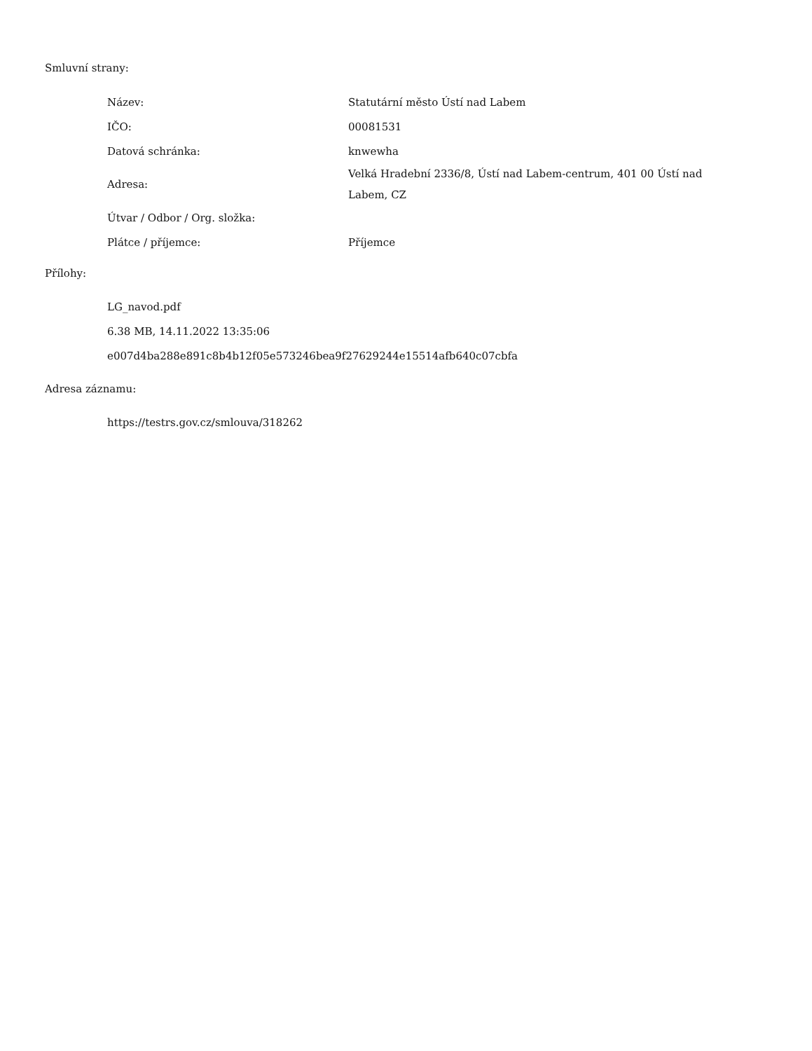Smluvní strany:
| Název: | Statutární město Ústí nad Labem |
| IČO: | 00081531 |
| Datová schránka: | knwewha |
| Adresa: | Velká Hradební 2336/8, Ústí nad Labem-centrum, 401 00 Ústí nad Labem, CZ |
| Útvar / Odbor / Org. složka: | |
| Plátce / příjemce: | Příjemce |
Přílohy:
LG_navod.pdf
6.38 MB, 14.11.2022 13:35:06
e007d4ba288e891c8b4b12f05e573246bea9f27629244e15514afb640c07cbfa
Adresa záznamu:
https://testrs.gov.cz/smlouva/318262